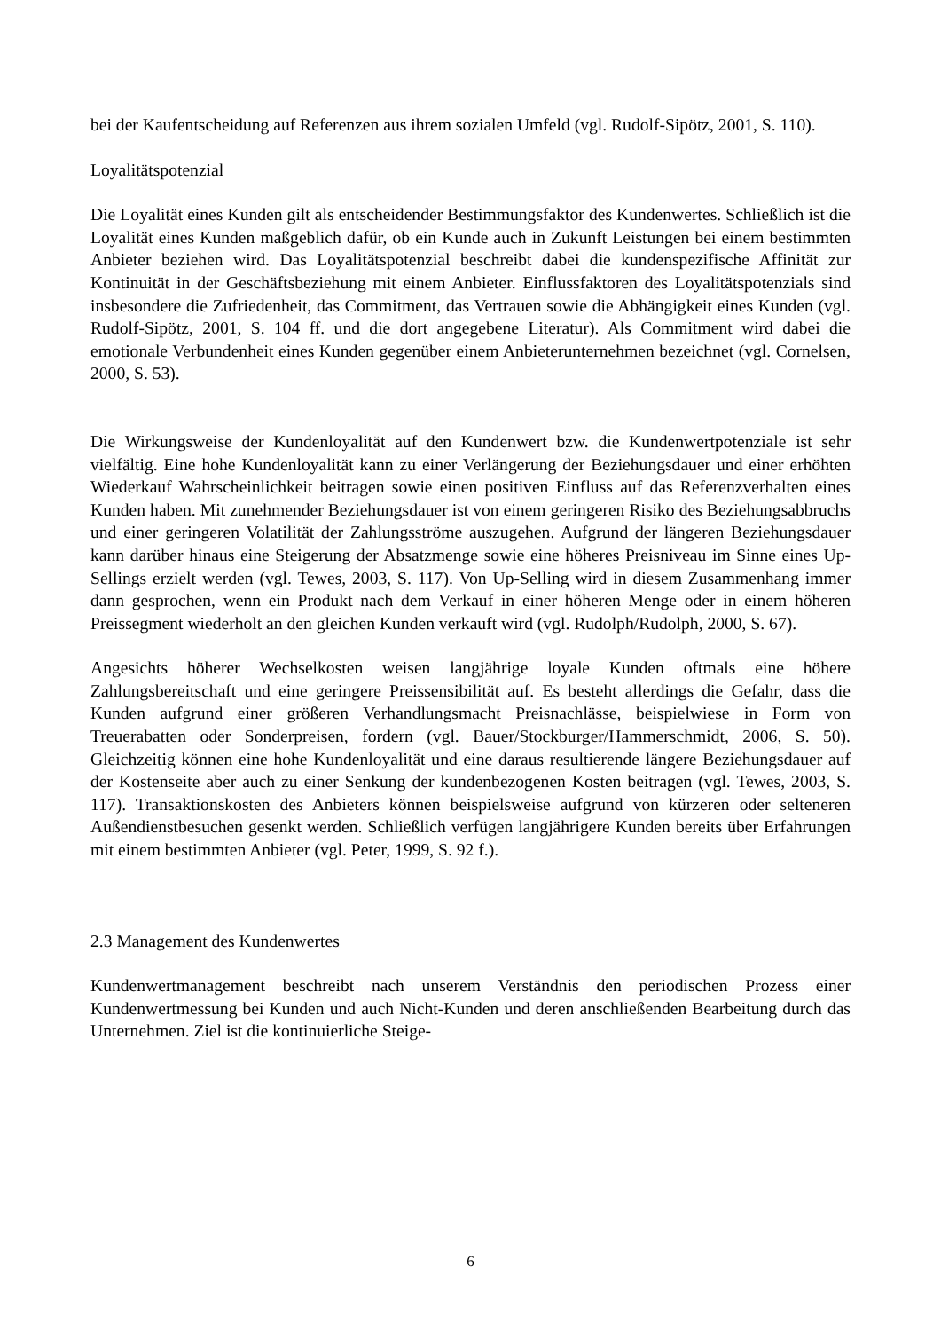bei der Kaufentscheidung auf Referenzen aus ihrem sozialen Umfeld (vgl. Rudolf-Sipötz, 2001, S. 110).
Loyalitätspotenzial
Die Loyalität eines Kunden gilt als entscheidender Bestimmungsfaktor des Kunden­wertes. Schließlich ist die Loyalität eines Kunden maßgeblich dafür, ob ein Kunde auch in Zukunft Leistungen bei einem bestimmten Anbieter beziehen wird. Das Loya­litätspotenzial beschreibt dabei die kundenspezifische Affinität zur Kontinuität in der Geschäftsbeziehung mit einem Anbieter. Einflussfaktoren des Loyalitätspotenzials sind insbesondere die Zufriedenheit, das Commitment, das Vertrauen sowie die Ab­hängigkeit eines Kunden (vgl. Rudolf-Sipötz, 2001, S. 104 ff. und die dort angegebene Literatur). Als Commitment wird dabei die emotionale Verbundenheit eines Kunden gegenüber einem Anbieterunternehmen bezeichnet (vgl. Cornelsen, 2000, S. 53).
Die Wirkungsweise der Kundenloyalität auf den Kundenwert bzw. die Kundenwertpo­tenziale ist sehr vielfältig. Eine hohe Kundenloyalität kann zu einer Verlängerung der Beziehungsdauer und einer erhöhten Wiederkauf Wahrscheinlichkeit beitragen sowie einen positiven Einfluss auf das Referenzverhalten eines Kunden haben. Mit zuneh­mender Beziehungsdauer ist von einem geringeren Risiko des Beziehungsabbruchs und einer geringeren Volatilität der Zahlungsströme auszugehen. Aufgrund der länge­ren Beziehungsdauer kann darüber hinaus eine Steigerung der Absatzmenge sowie eine höheres Preisniveau im Sinne eines Up-Sellings erzielt werden (vgl. Tewes, 2003, S. 117). Von Up-Selling wird in diesem Zusammenhang immer dann gesprochen, wenn ein Produkt nach dem Verkauf in einer höheren Menge oder in einem höheren Preissegment wiederholt an den gleichen Kunden verkauft wird (vgl. Rudolph/Rudolph, 2000, S. 67).
Angesichts höherer Wechselkosten weisen langjährige loyale Kunden oftmals eine hö­here Zahlungsbereitschaft und eine geringere Preissensibilität auf. Es besteht aller­dings die Gefahr, dass die Kunden aufgrund einer größeren Verhandlungsmacht Preisnachlässe, beispielwiese in Form von Treuerabatten oder Sonderpreisen, fordern (vgl. Bauer/Stockburger/Hammerschmidt, 2006, S. 50). Gleichzeitig können eine hohe Kundenloyalität und eine daraus resultierende längere Beziehungsdauer auf der Kostenseite aber auch zu einer Senkung der kundenbezogenen Kosten beitragen (vgl. Tewes, 2003, S. 117). Transaktionskosten des Anbieters können beispielsweise aufgrund von kürzeren oder selteneren Außendienstbesuchen gesenkt werden. Schließlich verfügen langjährigere Kunden bereits über Erfahrungen mit einem be­stimmten Anbieter (vgl. Peter, 1999, S. 92 f.).
2.3 Management des Kundenwertes
Kundenwertmanagement beschreibt nach unserem Verständnis den periodischen Pro­zess einer Kundenwertmessung bei Kunden und auch Nicht-Kunden und deren an­schließenden Bearbeitung durch das Unternehmen. Ziel ist die kontinuierliche Steige-
6